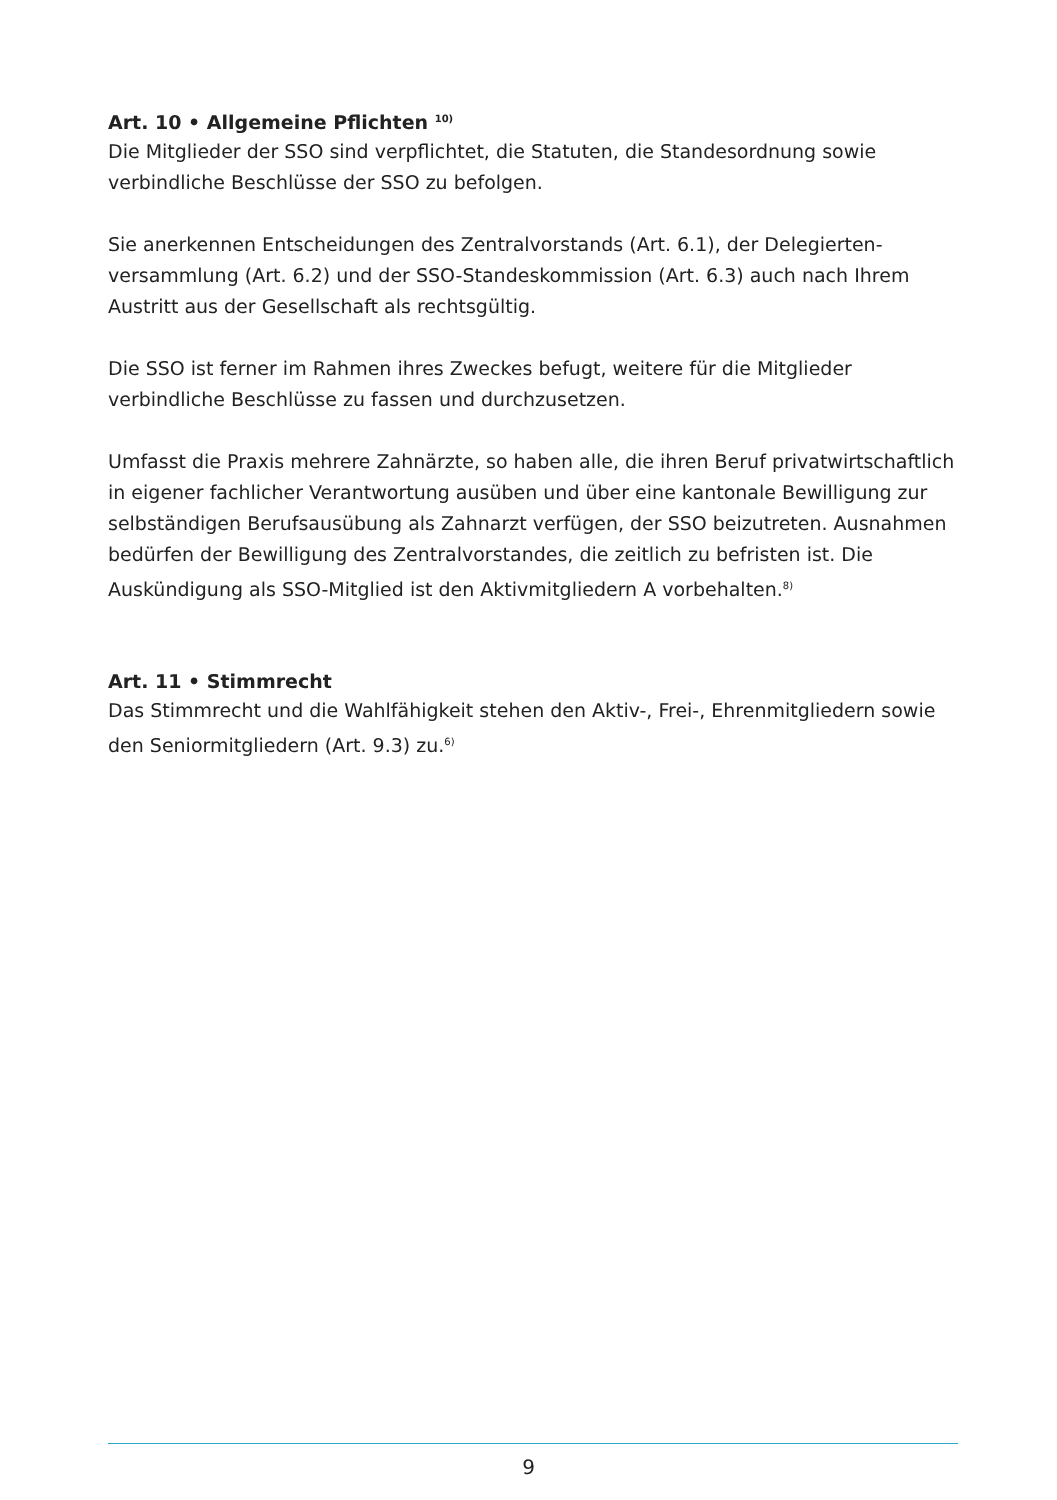Art. 10 • Allgemeine Pflichten <sup>10)</sup>
Die Mitglieder der SSO sind verpflichtet, die Statuten, die Standesordnung sowie verbindliche Beschlüsse der SSO zu befolgen.
Sie anerkennen Entscheidungen des Zentralvorstands (Art. 6.1), der Delegierten­versammlung (Art. 6.2) und der SSO-Standeskommission (Art. 6.3) auch nach Ihrem Austritt aus der Gesellschaft als rechtsgültig.
Die SSO ist ferner im Rahmen ihres Zweckes befugt, weitere für die Mitglieder verbindliche Beschlüsse zu fassen und durchzusetzen.
Umfasst die Praxis mehrere Zahnärzte, so haben alle, die ihren Beruf privatwirtschaft­lich in eigener fachlicher Verantwortung ausüben und über eine kantonale Bewilligung zur selbständigen Berufsausübung als Zahnarzt verfügen, der SSO beizutreten. Ausnahmen bedürfen der Bewilligung des Zentralvorstandes, die zeitlich zu befristen ist. Die Auskündigung als SSO-Mitglied ist den Aktivmitgliedern A vorbehalten.<sup>8)</sup>
Art. 11 • Stimmrecht
Das Stimmrecht und die Wahlfähigkeit stehen den Aktiv-, Frei-, Ehrenmitgliedern sowie den Seniormitgliedern (Art. 9.3) zu.<sup>6)</sup>
9